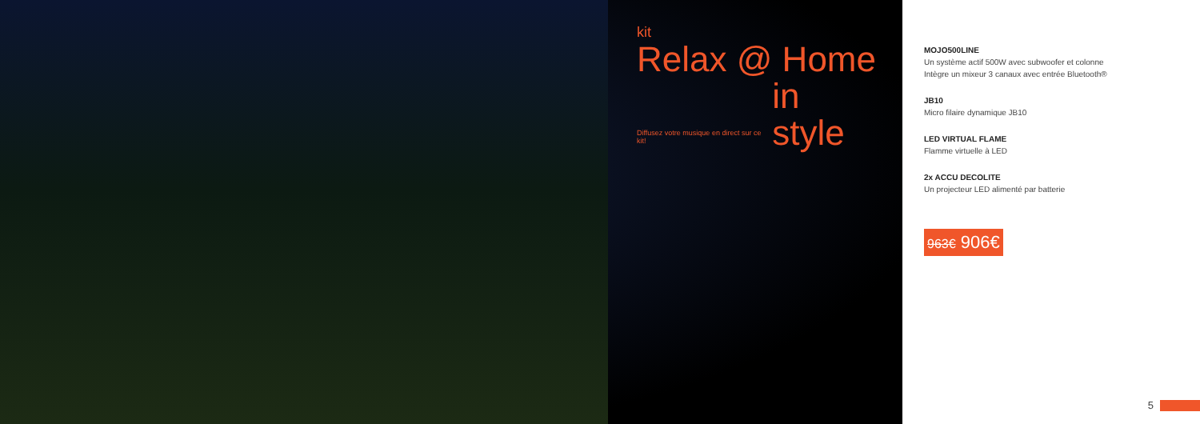kit
Relax @ Home
Diffusez votre musique en direct sur ce kit! in style
MOJO500LINE
Un système actif 500W avec subwoofer et colonne
Intègre un mixeur 3 canaux avec entrée Bluetooth®
JB10
Micro filaire dynamique JB10
LED VIRTUAL FLAME
Flamme virtuelle à LED
2x ACCU DECOLITE
Un projecteur LED alimenté par batterie
963€ 906€
5